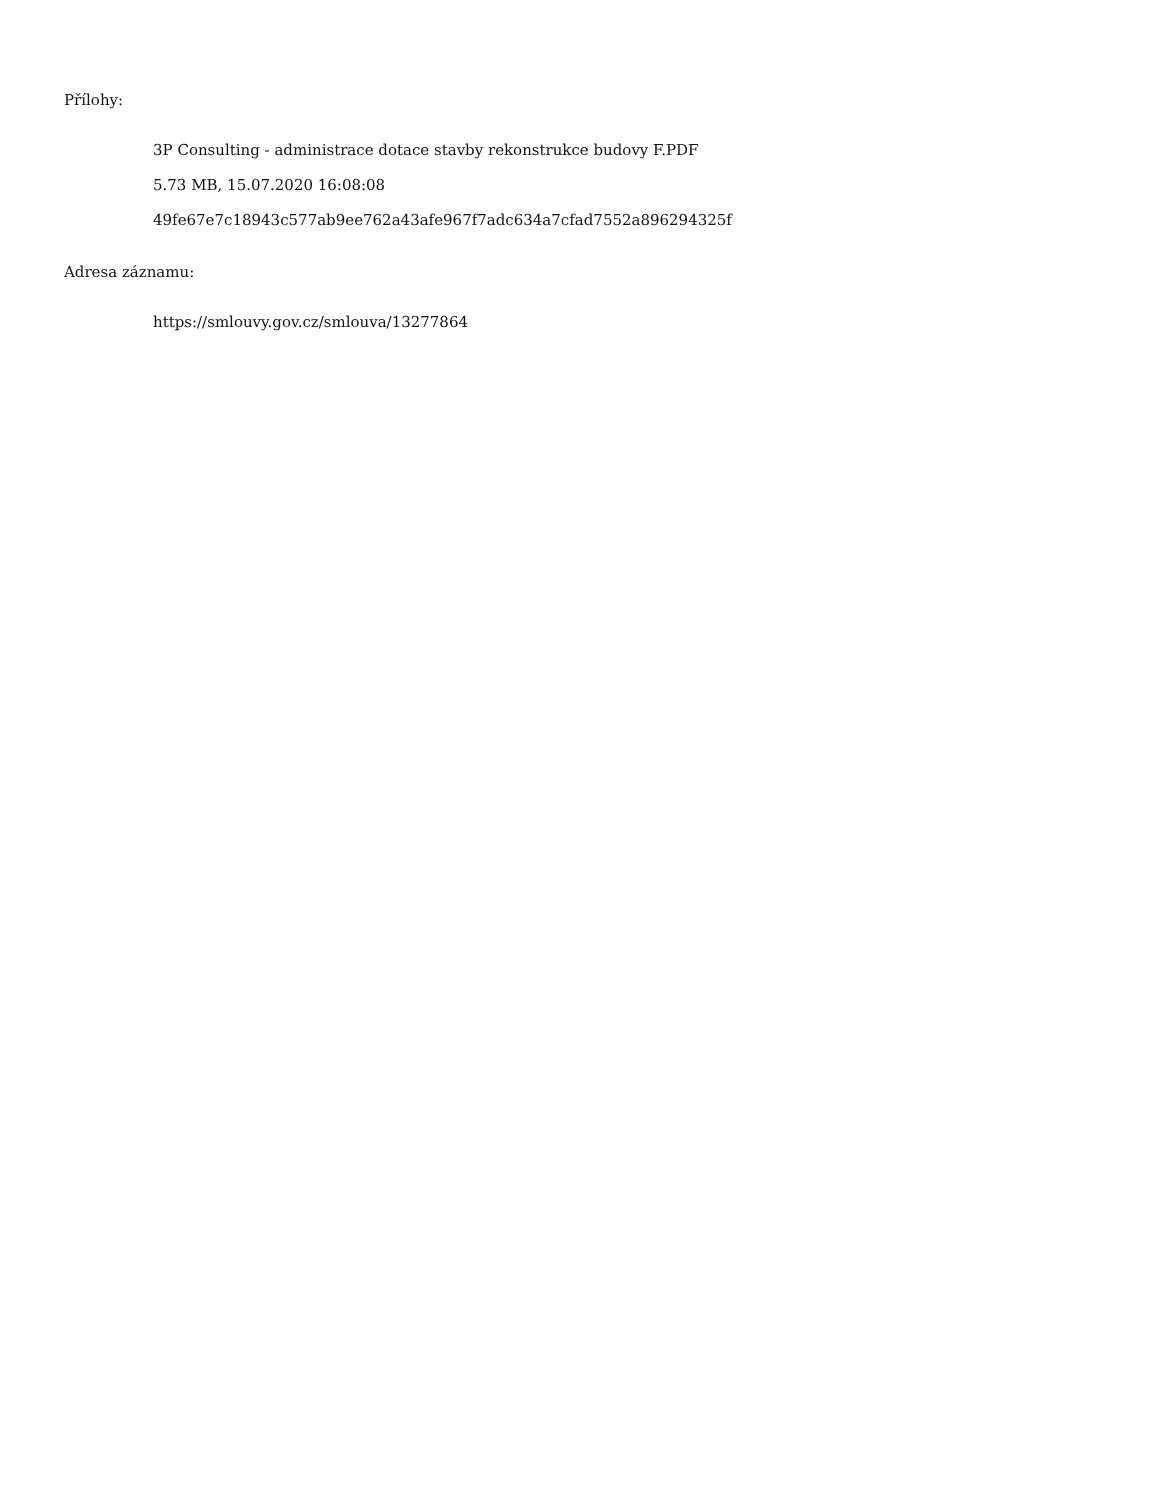Přílohy:
3P Consulting - administrace dotace stavby rekonstrukce budovy F.PDF
5.73 MB, 15.07.2020 16:08:08
49fe67e7c18943c577ab9ee762a43afe967f7adc634a7cfad7552a896294325f
Adresa záznamu:
https://smlouvy.gov.cz/smlouva/13277864